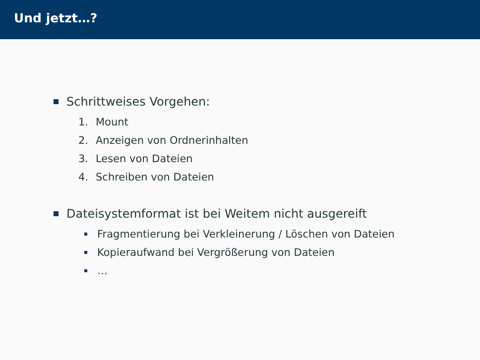Und jetzt…?
Schrittweises Vorgehen:
1. Mount
2. Anzeigen von Ordnerinhalten
3. Lesen von Dateien
4. Schreiben von Dateien
Dateisystemformat ist bei Weitem nicht ausgereift
Fragmentierung bei Verkleinerung / Löschen von Dateien
Kopieraufwand bei Vergrößerung von Dateien
…